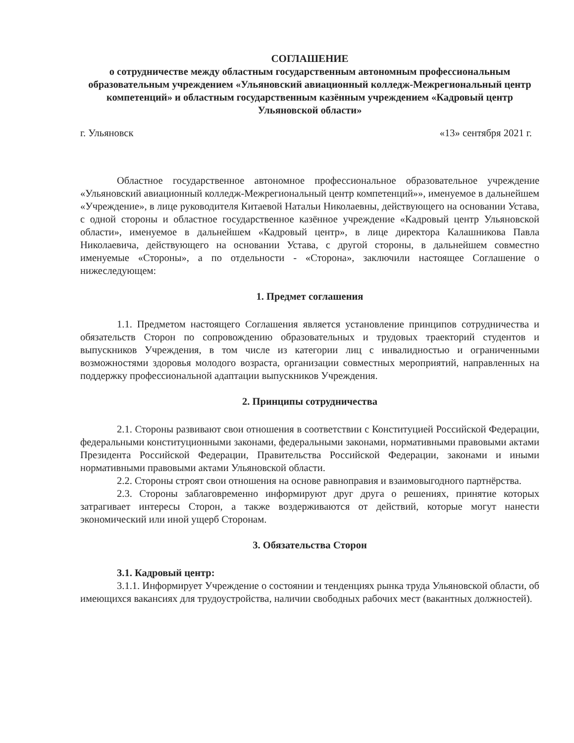СОГЛАШЕНИЕ
о сотрудничестве между областным государственным автономным профессиональным образовательным учреждением «Ульяновский авиационный колледж-Межрегиональный центр компетенций» и областным государственным казённым учреждением «Кадровый центр Ульяновской области»
г. Ульяновск «13» сентября 2021 г.
Областное государственное автономное профессиональное образовательное учреждение «Ульяновский авиационный колледж-Межрегиональный центр компетенций»», именуемое в дальнейшем «Учреждение», в лице руководителя Китаевой Натальи Николаевны, действующего на основании Устава, с одной стороны и областное государственное казённое учреждение «Кадровый центр Ульяновской области», именуемое в дальнейшем «Кадровый центр», в лице директора Калашникова Павла Николаевича, действующего на основании Устава, с другой стороны, в дальнейшем совместно именуемые «Стороны», а по отдельности - «Сторона», заключили настоящее Соглашение о нижеследующем:
1. Предмет соглашения
1.1. Предметом настоящего Соглашения является установление принципов сотрудничества и обязательств Сторон по сопровождению образовательных и трудовых траекторий студентов и выпускников Учреждения, в том числе из категории лиц с инвалидностью и ограниченными возможностями здоровья молодого возраста, организации совместных мероприятий, направленных на поддержку профессиональной адаптации выпускников Учреждения.
2. Принципы сотрудничества
2.1. Стороны развивают свои отношения в соответствии с Конституцией Российской Федерации, федеральными конституционными законами, федеральными законами, нормативными правовыми актами Президента Российской Федерации, Правительства Российской Федерации, законами и иными нормативными правовыми актами Ульяновской области.
2.2. Стороны строят свои отношения на основе равноправия и взаимовыгодного партнёрства.
2.3. Стороны заблаговременно информируют друг друга о решениях, принятие которых затрагивает интересы Сторон, а также воздерживаются от действий, которые могут нанести экономический или иной ущерб Сторонам.
3. Обязательства Сторон
3.1. Кадровый центр:
3.1.1. Информирует Учреждение о состоянии и тенденциях рынка труда Ульяновской области, об имеющихся вакансиях для трудоустройства, наличии свободных рабочих мест (вакантных должностей).